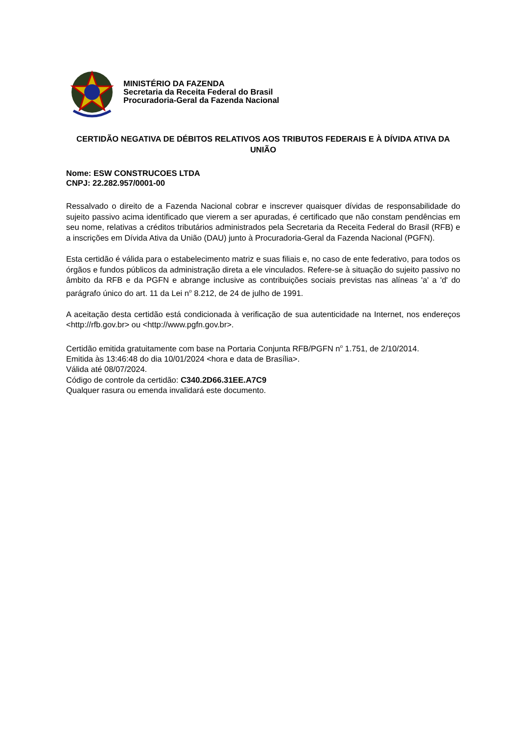MINISTÉRIO DA FAZENDA
Secretaria da Receita Federal do Brasil
Procuradoria-Geral da Fazenda Nacional
CERTIDÃO NEGATIVA DE DÉBITOS RELATIVOS AOS TRIBUTOS FEDERAIS E À DÍVIDA ATIVA DA UNIÃO
Nome: ESW CONSTRUCOES LTDA
CNPJ: 22.282.957/0001-00
Ressalvado o direito de a Fazenda Nacional cobrar e inscrever quaisquer dívidas de responsabilidade do sujeito passivo acima identificado que vierem a ser apuradas, é certificado que não constam pendências em seu nome, relativas a créditos tributários administrados pela Secretaria da Receita Federal do Brasil (RFB) e a inscrições em Dívida Ativa da União (DAU) junto à Procuradoria-Geral da Fazenda Nacional (PGFN).
Esta certidão é válida para o estabelecimento matriz e suas filiais e, no caso de ente federativo, para todos os órgãos e fundos públicos da administração direta a ele vinculados. Refere-se à situação do sujeito passivo no âmbito da RFB e da PGFN e abrange inclusive as contribuições sociais previstas nas alíneas 'a' a 'd' do parágrafo único do art. 11 da Lei n<sup>o</sup> 8.212, de 24 de julho de 1991.
A aceitação desta certidão está condicionada à verificação de sua autenticidade na Internet, nos endereços <http://rfb.gov.br> ou <http://www.pgfn.gov.br>.
Certidão emitida gratuitamente com base na Portaria Conjunta RFB/PGFN n<sup>o</sup> 1.751, de 2/10/2014.
Emitida às 13:46:48 do dia 10/01/2024 <hora e data de Brasília>.
Válida até 08/07/2024.
Código de controle da certidão: C340.2D66.31EE.A7C9
Qualquer rasura ou emenda invalidará este documento.